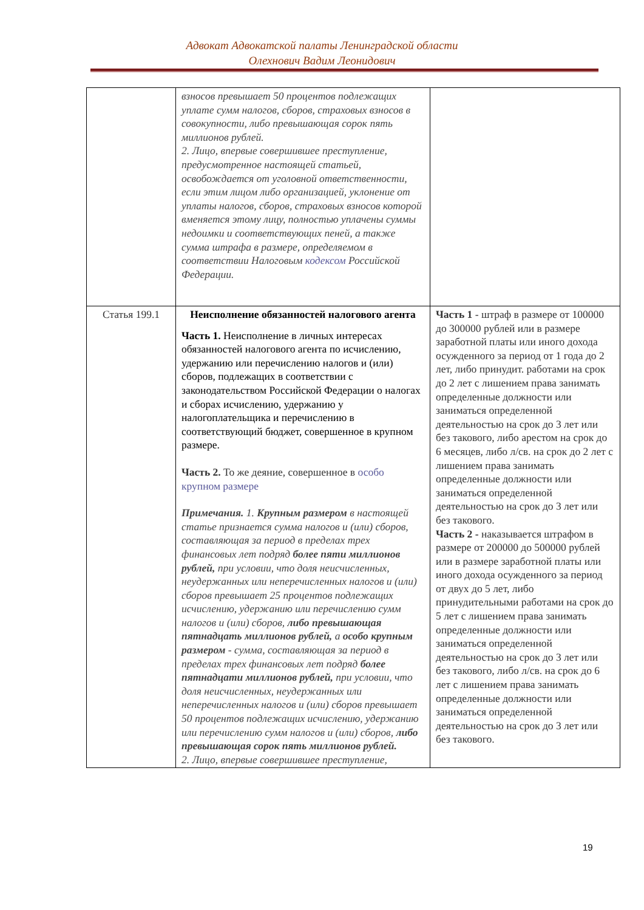Адвокат Адвокатской палаты Ленинградской области
Олехнович Вадим Леонидович
| | взносов превышает 50 процентов подлежащих уплате сумм налогов, сборов, страховых взносов в совокупности, либо превышающая сорок пять миллионов рублей. 2. Лицо, впервые совершившее преступление, предусмотренное настоящей статьей, освобождается от уголовной ответственности, если этим лицом либо организацией, уклонение от уплаты налогов, сборов, страховых взносов которой вменяется этому лицу, полностью уплачены суммы недоимки и соответствующих пеней, а также сумма штрафа в размере, определяемом в соответствии Налоговым кодексом Российской Федерации. | |
| Статья 199.1 | Неисполнение обязанностей налогового агента Часть 1. Неисполнение в личных интересах обязанностей налогового агента по исчислению, удержанию или перечислению налогов и (или) сборов, подлежащих в соответствии с законодательством Российской Федерации о налогах и сборах исчислению, удержанию у налогоплательщика и перечислению в соответствующий бюджет, совершенное в крупном размере. Часть 2. То же деяние, совершенное в особо крупном размере Примечания. 1. Крупным размером в настоящей статье признается сумма налогов и (или) сборов, составляющая за период в пределах трех финансовых лет подряд более пяти миллионов рублей, при условии, что доля неисчисленных, неудержанных или неперечисленных налогов и (или) сборов превышает 25 процентов подлежащих исчислению, удержанию или перечислению сумм налогов и (или) сборов, либо превышающая пятнадцать миллионов рублей, а особо крупным размером - сумма, составляющая за период в пределах трех финансовых лет подряд более пятнадцати миллионов рублей, при условии, что доля неисчисленных, неудержанных или неперечисленных налогов и (или) сборов превышает 50 процентов подлежащих исчислению, удержанию или перечислению сумм налогов и (или) сборов, либо превышающая сорок пять миллионов рублей. 2. Лицо, впервые совершившее преступление, | Часть 1 - штраф в размере от 100000 до 300000 рублей или в размере заработной платы или иного дохода осужденного за период от 1 года до 2 лет, либо принудит. работами на срок до 2 лет с лишением права занимать определенные должности или заниматься определенной деятельностью на срок до 3 лет или без такового, либо арестом на срок до 6 месяцев, либо л/св. на срок до 2 лет с лишением права занимать определенные должности или заниматься определенной деятельностью на срок до 3 лет или без такового. Часть 2 - наказывается штрафом в размере от 200000 до 500000 рублей или в размере заработной платы или иного дохода осужденного за период от двух до 5 лет, либо принудительными работами на срок до 5 лет с лишением права занимать определенные должности или заниматься определенной деятельностью на срок до 3 лет или без такового, либо л/св. на срок до 6 лет с лишением права занимать определенные должности или заниматься определенной деятельностью на срок до 3 лет или без такового. |
19